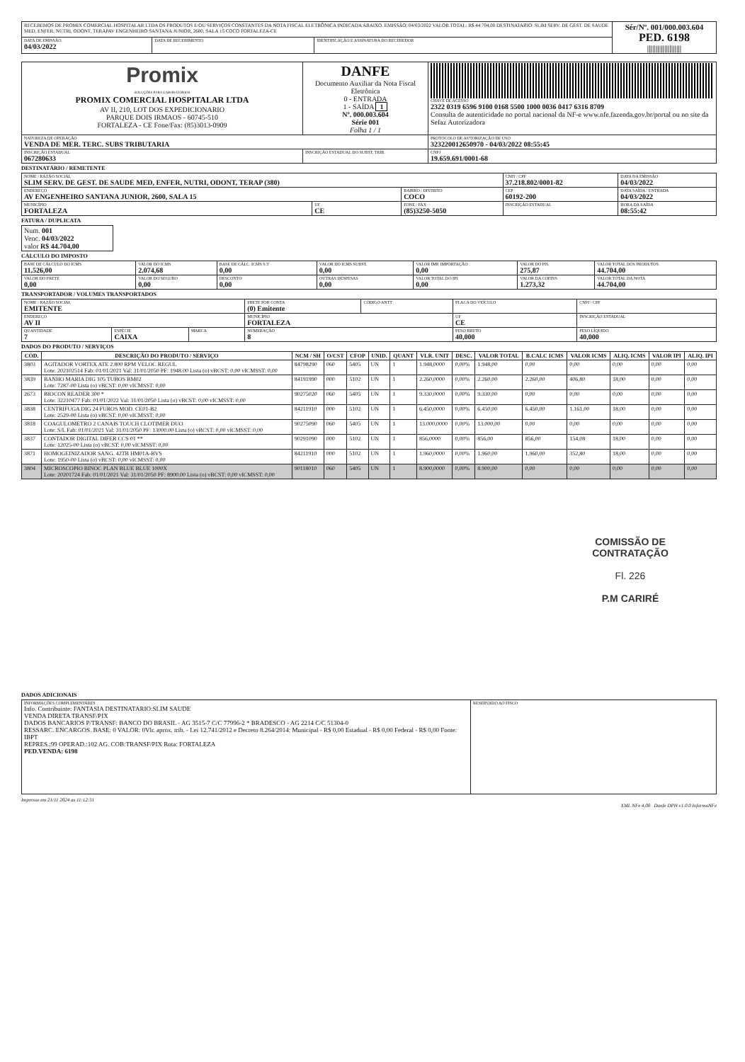| RECEBEMOS DE PROMIX COMERCIAL HOSPITALAR LTDA OS PRODUTOS E/OU SERVIÇOS CONSTANTES DA NOTA FISCAL ELETRÔNICA INDICADA ABAIXO. EMISSÃO: 04/03/2022 VALOR TOTAL: R$ 44.704,00 DESTINATARIO: SLIM SERV. DE GEST. DE SAUDE MED, ENFER, NUTRI, ODONT, TERAPAV ENGENHEIRO SANTANA JUNIOR, 2600, SALA 15 COCO FORTALEZA-CE | | | Sér/Nº. 001/000.003.604 PED. 6198 //////////////////// |
| DATA DE EMISSÃO 04/03/2022 | DATA DE RECEBIMENTO | IDENTIFICAÇÃO E ASSINATURA DO RECEBEDOR | |
| Promix SOLUÇÕES PARA LABORATÓRIOS PROMIX COMERCIAL HOSPITALAR LTDA AV II, 210, LOT DOS EXPEDICIONARIO PARQUE DOIS IRMAOS - 60745-510 FORTALEZA - CE Fone/Fax: (85)3013-0909 | DANFE Documento Auxiliar da Nota Fiscal Eletrônica 0 - ENTRADA 1 - SAÍDA 1 Nº. 000.003.604 Série 001 Folha 1 / 1 | CHAVE DE ACESSO 2322 0319 6596 9100 0168 5500 1000 0036 0417 6316 8709 Consulta de autenticidade no portal nacional da NF-e www.nfe.fazenda.gov.br/portal ou no site da Sefaz Autorizadora |
| NATUREZA DE OPERAÇÃO VENDA DE MER. TERC. SUBS TRIBUTARIA | | PROTOCOLO DE AUTORIZAÇÃO DE USO 323220012650970 - 04/03/2022 08:55:45 |
| INSCRIÇÃO ESTADUAL 067280633 | INSCRIÇÃO ESTADUAL DO SUBST. TRIB. | CNPJ 19.659.691/0001-68 |
DESTINATÁRIO / REMETENTE
| NOME / RAZÃO SOCIAL SLIM SERV. DE GEST. DE SAUDE MED, ENFER, NUTRI, ODONT, TERAP (380) | | | CNPJ / CPF 37.218.802/0001-82 | DATA DA EMISSÃO 04/03/2022 |
| ENDEREÇO AV ENGENHEIRO SANTANA JUNIOR, 2600, SALA 15 | | BAIRRO / DISTRITO COCO | CEP 60192-200 | DATA SAÍDA / ENTRADA 04/03/2022 |
| MUNICÍPIO FORTALEZA | UF CE | FONE / FAX (85)3250-5050 | INSCRIÇÃO ESTADUAL | HORA DA SAÍDA 08:55:42 |
FATURA / DUPLICATA
| Num. 001 Venc. 04/03/2022 valor R$ 44.704,00 |
CÁLCULO DO IMPOSTO
| BASE DE CÁLCULO DO ICMS 11.526,00 | VALOR DO ICMS 2.074,68 | BASE DE CÁLC. ICMS S.T 0,00 | VALOR DO ICMS SUBST. 0,00 | VALOR IMP. IMPORTAÇÃO 0,00 | VALOR DO PIS 275,87 | VALOR TOTAL DOS PRODUTOS 44.704,00 |
| VALOR DO FRETE 0,00 | VALOR DO SEGURO 0,00 | DESCONTO 0,00 | OUTRAS DESPESAS 0,00 | VALOR TOTAL DO IPI 0,00 | VALOR DA COFINS 1.273,32 | VALOR TOTAL DA NOTA 44.704,00 |
TRANSPORTADOR / VOLUMES TRANSPORTADOS
| NOME / RAZÃO SOCIAL EMITENTE | | | FRETE POR CONTA (0) Emitente | CÓDIGO ANTT | PLACA DO VEÍCULO | CNPJ / CPF |
| ENDEREÇO AV II | | | MUNICÍPIO FORTALEZA | | UF CE | INSCRIÇÃO ESTADUAL |
| QUANTIDADE 7 | ESPÉCIE CAIXA | MARCA | NUMERAÇÃO 8 | | PESO BRUTO 40,000 | PESO LÍQUIDO 40,000 |
DADOS DO PRODUTO / SERVIÇOS
| CÓD. | DESCRIÇÃO DO PRODUTO / SERVIÇO | NCM / SH | O/CST | CFOP | UNID. | QUANT | VLR. UNIT | DESC. | VALOR TOTAL | B.CALC ICMS | VALOR ICMS | ALIQ. ICMS | VALOR IPI | ALIQ. IPI |
| --- | --- | --- | --- | --- | --- | --- | --- | --- | --- | --- | --- | --- | --- | --- |
| 3803 | AGITADOR VORTEX ATE 2.800 RPM VELOC REGUL Lote: 202102514 Fab: 01/01/2021 Val: 31/01/2050 PF: 1948.00 Lista (o) vBCST: 0,00 vICMSST: 0,00 | 84798290 | 060 | 5405 | UN | 1 | 1.948,0000 | 0,00% | 1.948,00 | 0,00 | 0,00 | 0,00 | 0,00 | 0,00 |
| 3839 | BANHO MARIA DIG 105 TUBOS BM02 Lote: 7287-00 Lista (o) vBCST: 0,00 vICMSST: 0,00 | 84191990 | 000 | 5102 | UN | 1 | 2.260,0000 | 0,00% | 2.260,00 | 2.260,00 | 406,80 | 18,00 | 0,00 | 0,00 |
| 2673 | BIOCON READER 300 * Lote: 32210477 Fab: 01/01/2022 Val: 31/01/2050 Lista (o) vBCST: 0,00 vICMSST: 0,00 | 90275020 | 060 | 5405 | UN | 1 | 9.330,0000 | 0,00% | 9.330,00 | 0,00 | 0,00 | 0,00 | 0,00 | 0,00 |
| 3838 | CENTRIFUGA DIG 24 FUROS MOD. CE01-B2 Lote: 2529-00 Lista (o) vBCST: 0,00 vICMSST: 0,00 | 84211910 | 000 | 5102 | UN | 1 | 6.450,0000 | 0,00% | 6.450,00 | 6.450,00 | 1.161,00 | 18,00 | 0,00 | 0,00 |
| 3818 | COAGULOMETRO 2 CANAIS TOUCH CLOTIMER DUO Lote: S/L Fab: 01/01/2021 Val: 31/01/2050 PF: 13000.00 Lista (o) vBCST: 0,00 vICMSST: 0,00 | 90275090 | 060 | 5405 | UN | 1 | 13.000,0000 | 0,00% | 13.000,00 | 0,00 | 0,00 | 0,00 | 0,00 | 0,00 |
| 3837 | CONTADOR DIGITAL DIFER CCS 01 ** Lote: 12025-00 Lista (o) vBCST: 0,00 vICMSST: 0,00 | 90291090 | 000 | 5102 | UN | 1 | 856,0000 | 0,00% | 856,00 | 856,00 | 154,08 | 18,00 | 0,00 | 0,00 |
| 3871 | HOMOGEINIZADOR SANG. 42TB HM01A-BVS Lote: 1950-00 Lista (o) vBCST: 0,00 vICMSST: 0,00 | 84211910 | 000 | 5102 | UN | 1 | 1.960,0000 | 0,00% | 1.960,00 | 1.960,00 | 352,80 | 18,00 | 0,00 | 0,00 |
| 3804 | MICROSCOPIO BINOC PLAN BLUE BLUE 1000X Lote: 20201724 Fab: 01/01/2021 Val: 31/01/2050 PF: 8900.00 Lista (o) vBCST: 0,00 vICMSST: 0,00 | 90118010 | 060 | 5405 | UN | 1 | 8.900,0000 | 0,00% | 8.900,00 | 0,00 | 0,00 | 0,00 | 0,00 | 0,00 |
COMISSÃO DE CONTRATAÇÃO
Fl. 226
P.M CARIRÉ
DADOS ADICIONAIS
| INFORMAÇÕES COMPLEMENTARES Info. Contribuinte: FANTASIA DESTINATARIO:SLIM SAUDE VENDA DIRETA TRANSF/PIX DADOS BANCARIOS P/TRANSF: BANCO DO BRASIL - AG 3515-7 C/C 77996-2 * BRADESCO - AG 2214 C/C 51304-0 RESSARC. ENCARGOS. BASE: 0 VALOR: 0Vlr. aprox. trib. - Lei 12.741/2012 e Decreto 8.264/2014: Municipal - R$ 0,00 Estadual - R$ 0,00 Federal - R$ 0,00 Fonte: IBPT REPRES.:99 OPERAD.:102 AG. COB:TRANSF/PIX Rota: FORTALEZA PED.VENDA: 6198 | RESERVADO AO FISCO |
Impresso em 21/11 2024 as 11:12:31
XML NFe 4,00 Danfe DPH v1.0.0 InfarmaNFe